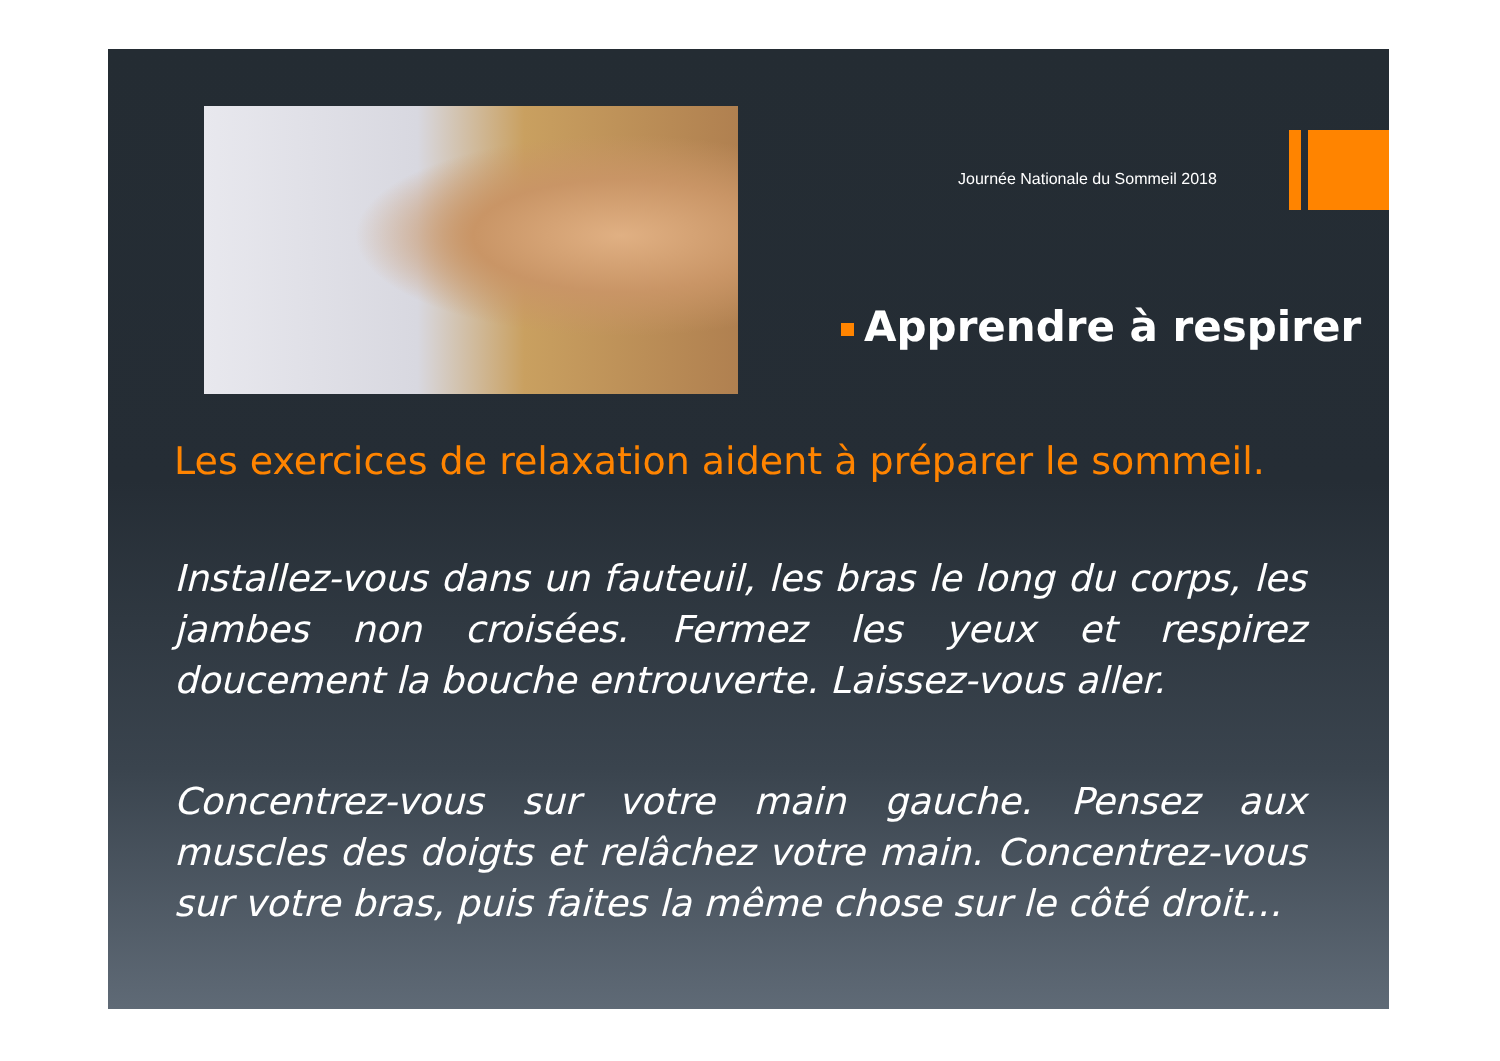Journée Nationale du Sommeil 2018
Apprendre à respirer
Les exercices de relaxation aident à préparer le sommeil.
Installez-vous dans un fauteuil, les bras le long du corps, les jambes non croisées. Fermez les yeux et respirez doucement la bouche entrouverte. Laissez-vous aller.
Concentrez-vous sur votre main gauche. Pensez aux muscles des doigts et relâchez votre main. Concentrez-vous sur votre bras, puis faites la même chose sur le côté droit…